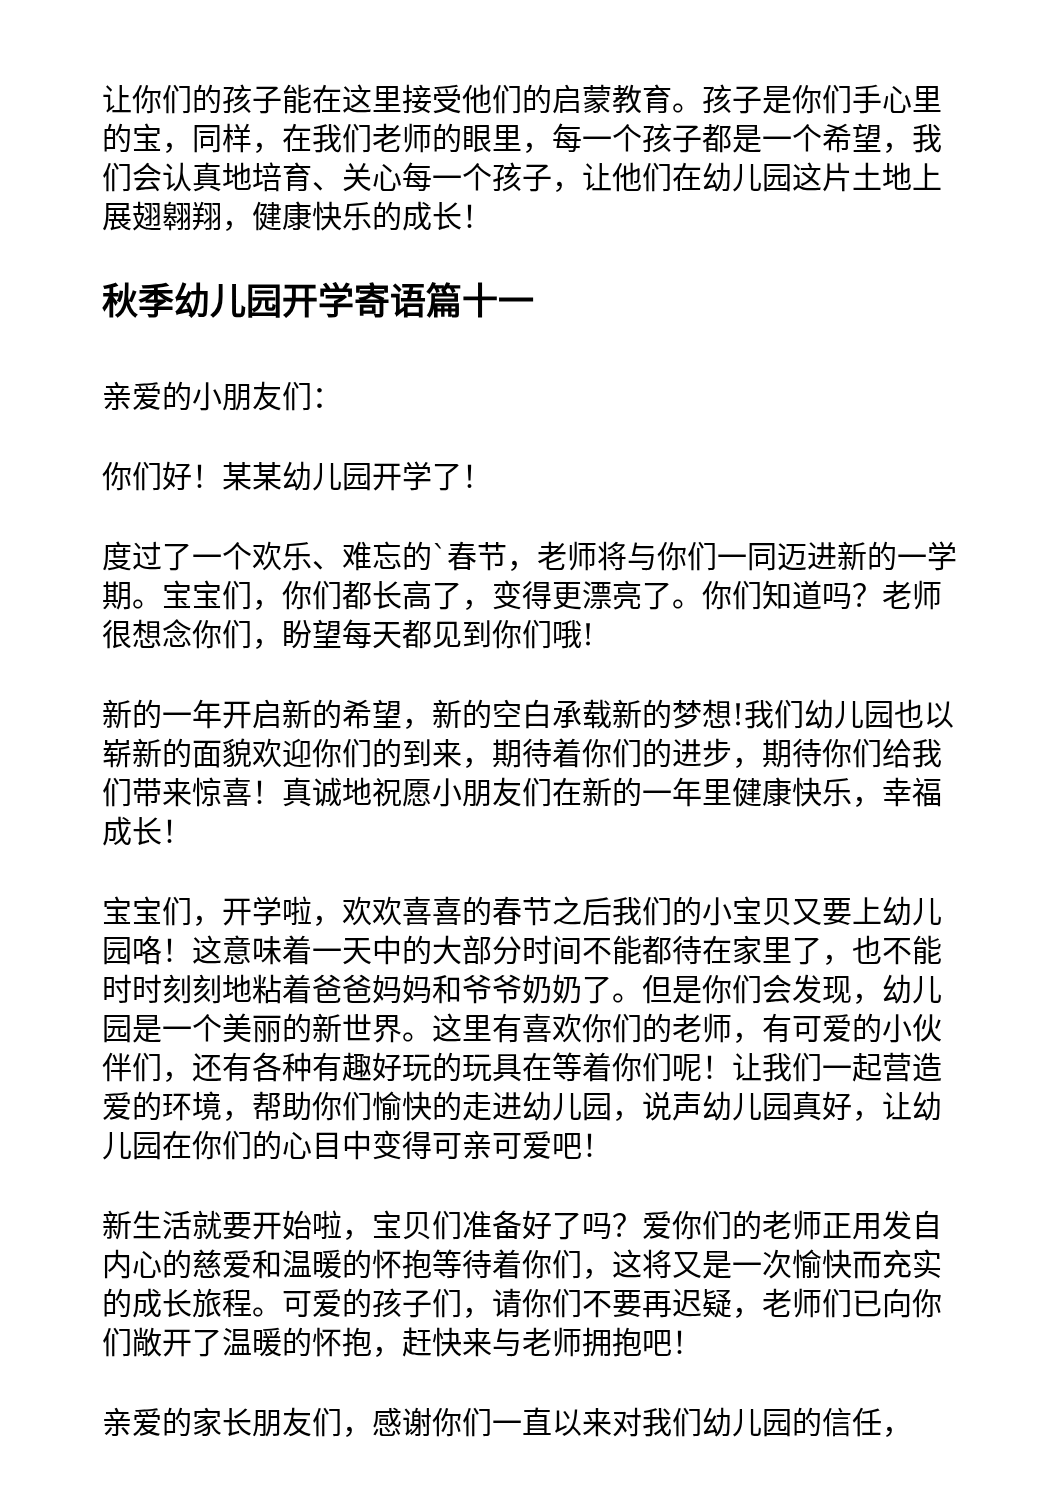让你们的孩子能在这里接受他们的启蒙教育。孩子是你们手心里的宝，同样，在我们老师的眼里，每一个孩子都是一个希望，我们会认真地培育、关心每一个孩子，让他们在幼儿园这片土地上展翅翱翔，健康快乐的成长！
秋季幼儿园开学寄语篇十一
亲爱的小朋友们：
你们好！某某幼儿园开学了！
度过了一个欢乐、难忘的`春节，老师将与你们一同迈进新的一学期。宝宝们，你们都长高了，变得更漂亮了。你们知道吗？老师很想念你们，盼望每天都见到你们哦!
新的一年开启新的希望，新的空白承载新的梦想!我们幼儿园也以崭新的面貌欢迎你们的到来，期待着你们的进步，期待你们给我们带来惊喜！真诚地祝愿小朋友们在新的一年里健康快乐，幸福成长！
宝宝们，开学啦，欢欢喜喜的春节之后我们的小宝贝又要上幼儿园咯！这意味着一天中的大部分时间不能都待在家里了，也不能时时刻刻地粘着爸爸妈妈和爷爷奶奶了。但是你们会发现，幼儿园是一个美丽的新世界。这里有喜欢你们的老师，有可爱的小伙伴们，还有各种有趣好玩的玩具在等着你们呢！让我们一起营造爱的环境，帮助你们愉快的走进幼儿园，说声幼儿园真好，让幼儿园在你们的心目中变得可亲可爱吧！
新生活就要开始啦，宝贝们准备好了吗？爱你们的老师正用发自内心的慈爱和温暖的怀抱等待着你们，这将又是一次愉快而充实的成长旅程。可爱的孩子们，请你们不要再迟疑，老师们已向你们敞开了温暖的怀抱，赶快来与老师拥抱吧！
亲爱的家长朋友们，感谢你们一直以来对我们幼儿园的信任，